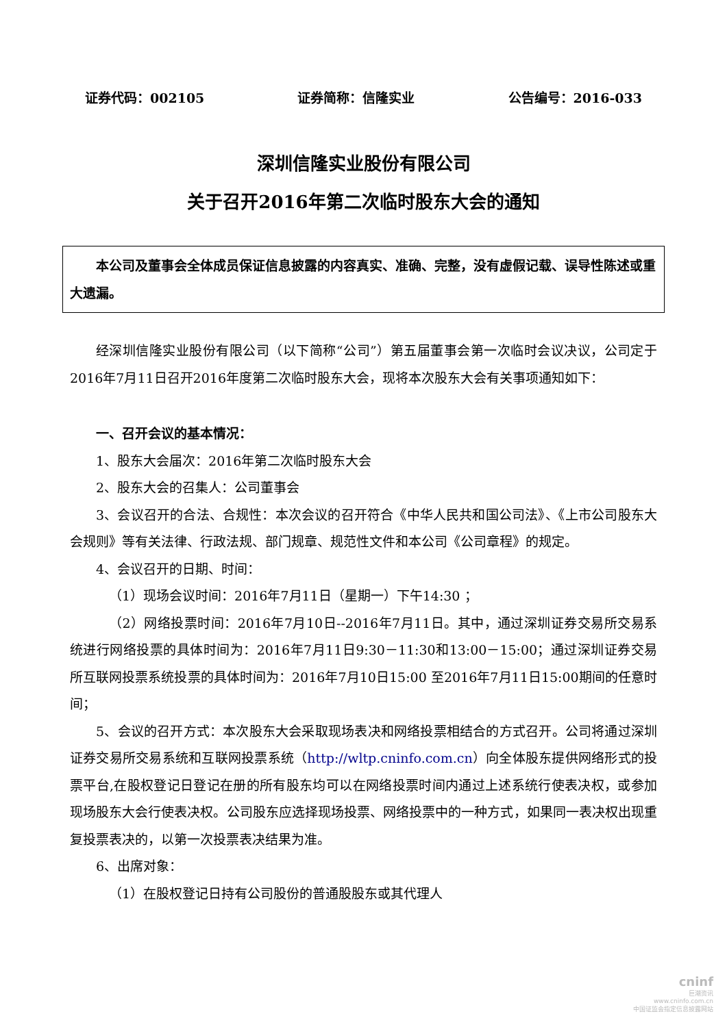证券代码：002105 证券简称：信隆实业 公告编号：2016-033
深圳信隆实业股份有限公司
关于召开2016年第二次临时股东大会的通知
本公司及董事会全体成员保证信息披露的内容真实、准确、完整，没有虚假记载、误导性陈述或重大遗漏。
经深圳信隆实业股份有限公司（以下简称“公司”）第五届董事会第一次临时会议决议，公司定于2016年7月11日召开2016年度第二次临时股东大会，现将本次股东大会有关事项通知如下：
一、召开会议的基本情况：
1、股东大会届次：2016年第二次临时股东大会
2、股东大会的召集人：公司董事会
3、会议召开的合法、合规性：本次会议的召开符合《中华人民共和国公司法》、《上市公司股东大会规则》等有关法律、行政法规、部门规章、规范性文件和本公司《公司章程》的规定。
4、会议召开的日期、时间：
（1）现场会议时间：2016年7月11日（星期一）下午14:30 ；
（2）网络投票时间：2016年7月10日--2016年7月11日。其中，通过深圳证券交易所交易系统进行网络投票的具体时间为：2016年7月11日9:30－11:30和13:00－15:00；通过深圳证券交易所互联网投票系统投票的具体时间为：2016年7月10日15:00 至2016年7月11日15:00期间的任意时间；
5、会议的召开方式：本次股东大会采取现场表决和网络投票相结合的方式召开。公司将通过深圳证券交易所交易系统和互联网投票系统（http://wltp.cninfo.com.cn）向全体股东提供网络形式的投票平台,在股权登记日登记在册的所有股东均可以在网络投票时间内通过上述系统行使表决权，或参加现场股东大会行使表决权。公司股东应选择现场投票、网络投票中的一种方式，如果同一表决权出现重复投票表决的，以第一次投票表决结果为准。
6、出席对象：
（1）在股权登记日持有公司股份的普通股股东或其代理人
cninf
巨潮资讯
www.cninfo.com.cn
中国证监会指定信息披露网站